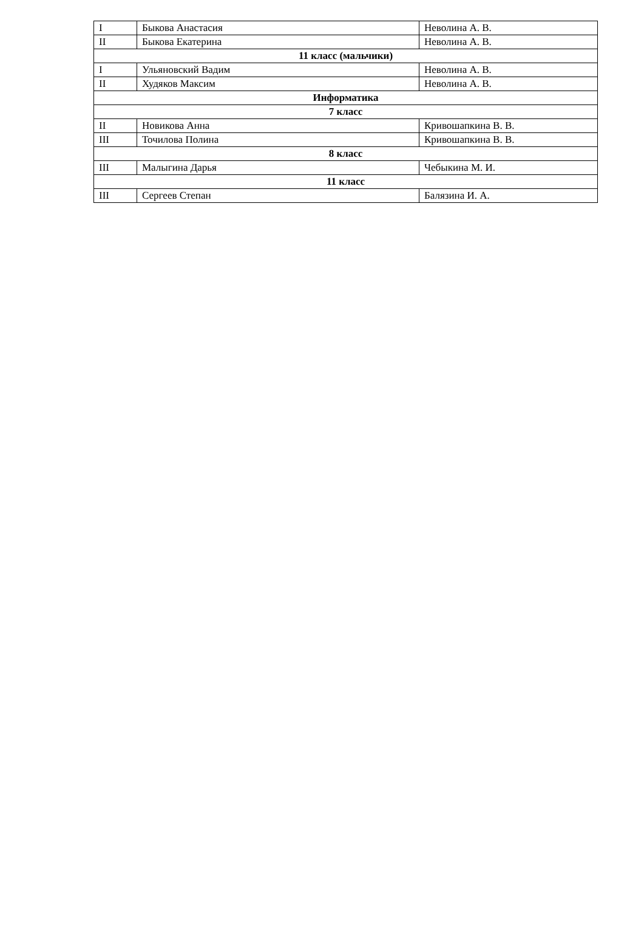| I | Быкова Анастасия | Неволина А. В. |
| II | Быкова Екатерина | Неволина А. В. |
| 11 класс (мальчики) | | |
| I | Ульяновский Вадим | Неволина А. В. |
| II | Худяков Максим | Неволина А. В. |
| Информатика | | |
| 7 класс | | |
| II | Новикова Анна | Кривошапкина В. В. |
| III | Точилова Полина | Кривошапкина В. В. |
| 8 класс | | |
| III | Малыгина Дарья | Чебыкина М. И. |
| 11 класс | | |
| III | Сергеев Степан | Балязина И. А. |